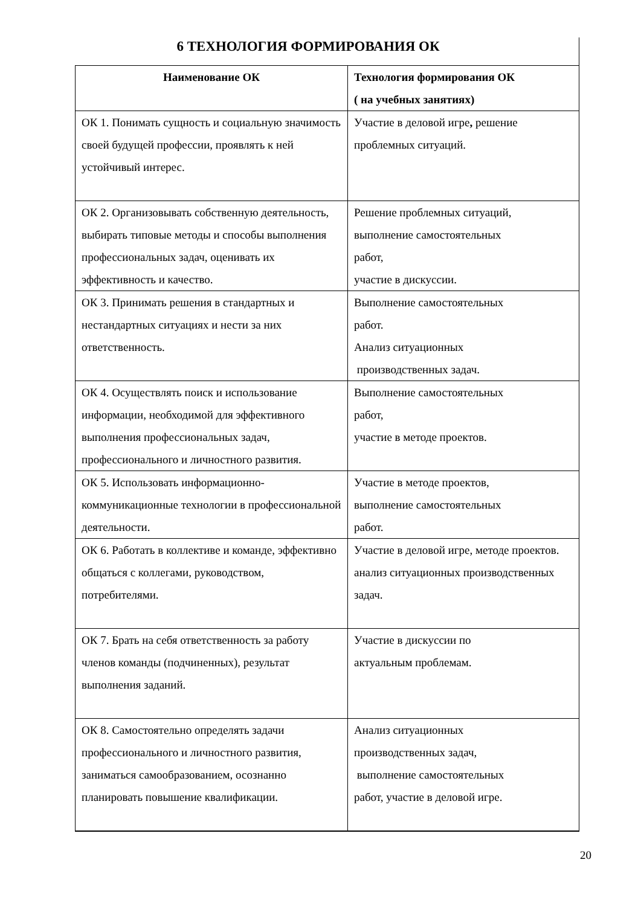6 ТЕХНОЛОГИЯ ФОРМИРОВАНИЯ ОК
| Наименование ОК | Технология формирования ОК ( на учебных занятиях) |
| --- | --- |
| ОК 1. Понимать сущность и социальную значимость своей будущей профессии, проявлять к ней устойчивый интерес. | Участие в деловой игре , решение проблемных ситуаций. |
| ОК 2. Организовывать собственную деятельность, выбирать типовые методы и способы выполнения профессиональных задач, оценивать их эффективность и качество. | Решение проблемных ситуаций, выполнение самостоятельных работ, участие в дискуссии. |
| ОК 3. Принимать решения в стандартных и нестандартных ситуациях и нести за них ответственность. | Выполнение самостоятельных работ. Анализ ситуационных производственных задач. |
| ОК 4. Осуществлять поиск и использование информации, необходимой для эффективного выполнения профессиональных задач, профессионального и личностного развития. | Выполнение самостоятельных работ, участие в методе проектов. |
| ОК 5. Использовать информационно-коммуникационные технологии в профессиональной деятельности. | Участие в методе проектов, выполнение самостоятельных работ. |
| ОК 6. Работать в коллективе и команде, эффективно общаться с коллегами, руководством, потребителями. | Участие в деловой игре, методе проектов. анализ ситуационных производственных задач. |
| ОК 7. Брать на себя ответственность за работу членов команды (подчиненных), результат выполнения заданий. | Участие в дискуссии по актуальным проблемам. |
| ОК 8. Самостоятельно определять задачи профессионального и личностного развития, заниматься самообразованием, осознанно планировать повышение квалификации. | Анализ ситуационных производственных задач, выполнение самостоятельных работ, участие в деловой игре. |
20